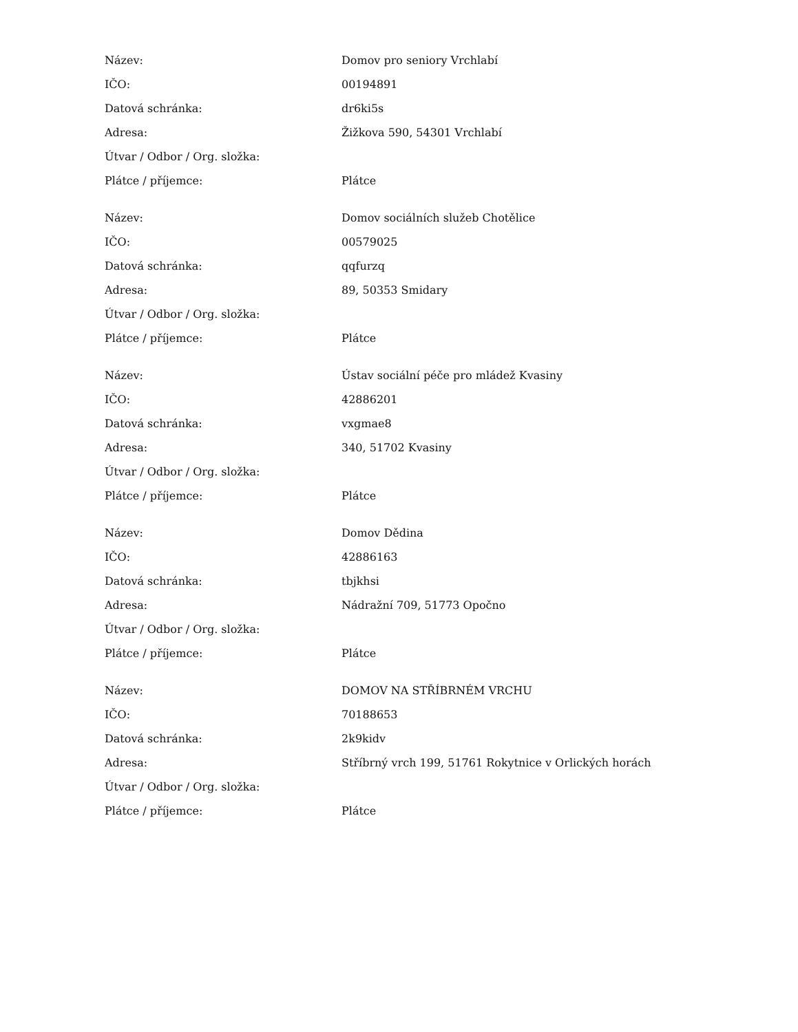| Název: | Domov pro seniory Vrchlabí |
| IČO: | 00194891 |
| Datová schránka: | dr6ki5s |
| Adresa: | Žižkova 590, 54301 Vrchlabí |
| Útvar / Odbor / Org. složka: | |
| Plátce / příjemce: | Plátce |
| Název: | Domov sociálních služeb Chotělice |
| IČO: | 00579025 |
| Datová schránka: | qqfurzq |
| Adresa: | 89, 50353 Smidary |
| Útvar / Odbor / Org. složka: | |
| Plátce / příjemce: | Plátce |
| Název: | Ústav sociální péče pro mládež Kvasiny |
| IČO: | 42886201 |
| Datová schránka: | vxgmae8 |
| Adresa: | 340, 51702 Kvasiny |
| Útvar / Odbor / Org. složka: | |
| Plátce / příjemce: | Plátce |
| Název: | Domov Dědina |
| IČO: | 42886163 |
| Datová schránka: | tbjkhsi |
| Adresa: | Nádražní 709, 51773 Opočno |
| Útvar / Odbor / Org. složka: | |
| Plátce / příjemce: | Plátce |
| Název: | DOMOV NA STŘÍBRNÉM VRCHU |
| IČO: | 70188653 |
| Datová schránka: | 2k9kidv |
| Adresa: | Stříbrný vrch 199, 51761 Rokytnice v Orlických horách |
| Útvar / Odbor / Org. složka: | |
| Plátce / příjemce: | Plátce |